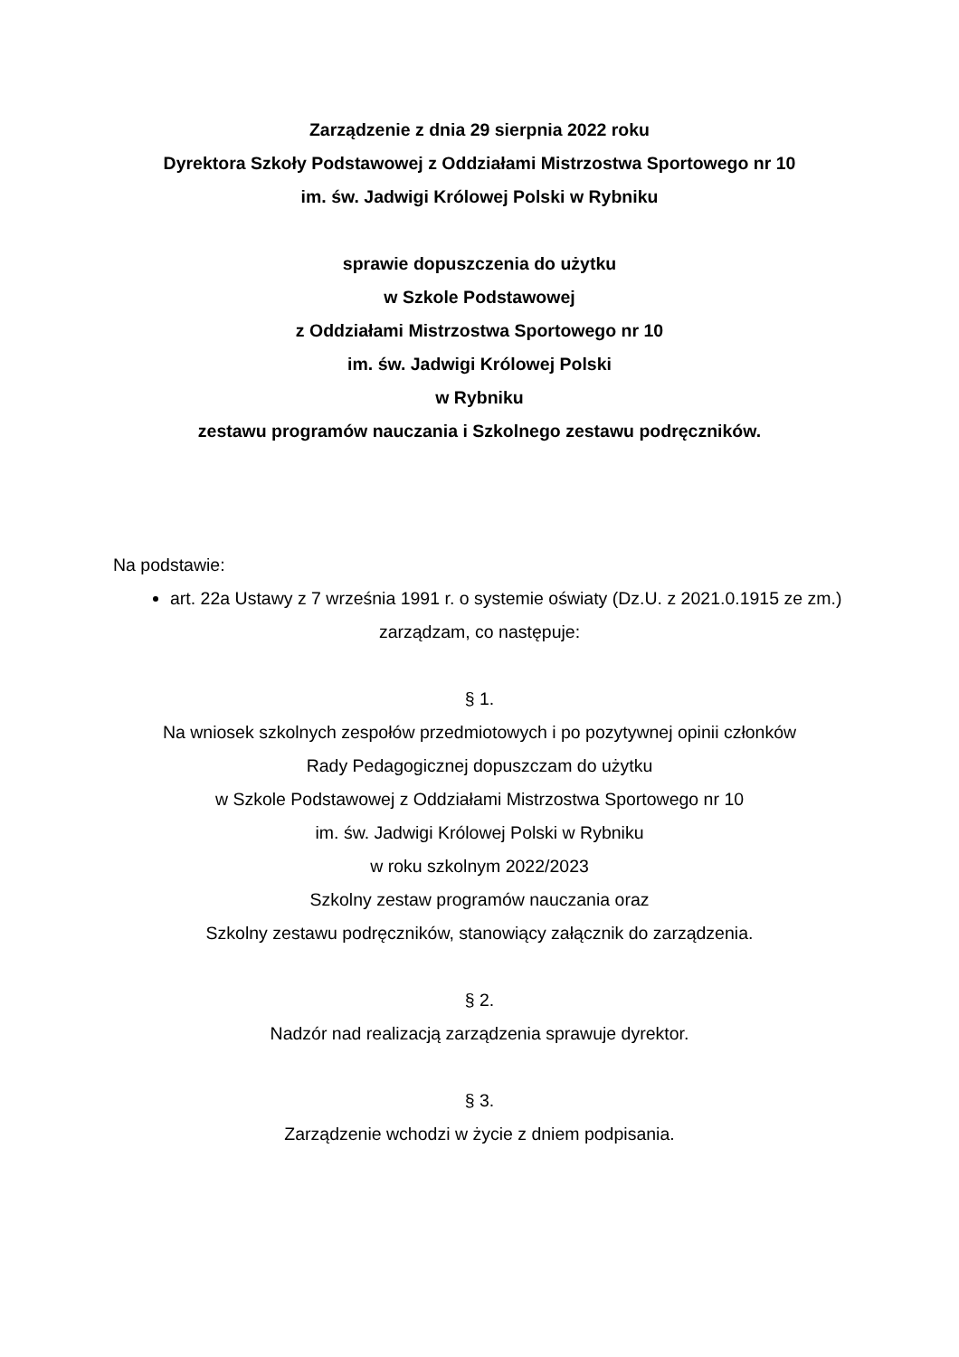Zarządzenie z dnia 29 sierpnia 2022 roku
Dyrektora Szkoły Podstawowej z Oddziałami Mistrzostwa Sportowego nr 10
im. św. Jadwigi Królowej Polski w Rybniku
sprawie dopuszczenia do użytku
w Szkole Podstawowej
z Oddziałami Mistrzostwa Sportowego nr 10
im. św. Jadwigi Królowej Polski
w Rybniku
zestawu programów nauczania i Szkolnego zestawu podręczników.
Na podstawie:
art. 22a Ustawy z 7 września 1991 r. o systemie oświaty (Dz.U. z 2021.0.1915 ze zm.)
zarządzam, co następuje:
§ 1.
Na wniosek szkolnych zespołów przedmiotowych i po pozytywnej opinii członków
Rady Pedagogicznej dopuszczam do użytku
w Szkole Podstawowej z Oddziałami Mistrzostwa Sportowego nr 10
im. św. Jadwigi Królowej Polski w Rybniku
w roku szkolnym 2022/2023
Szkolny zestaw programów nauczania oraz
Szkolny zestawu podręczników, stanowiący załącznik do zarządzenia.
§ 2.
Nadzór nad realizacją zarządzenia sprawuje dyrektor.
§ 3.
Zarządzenie wchodzi w życie z dniem podpisania.